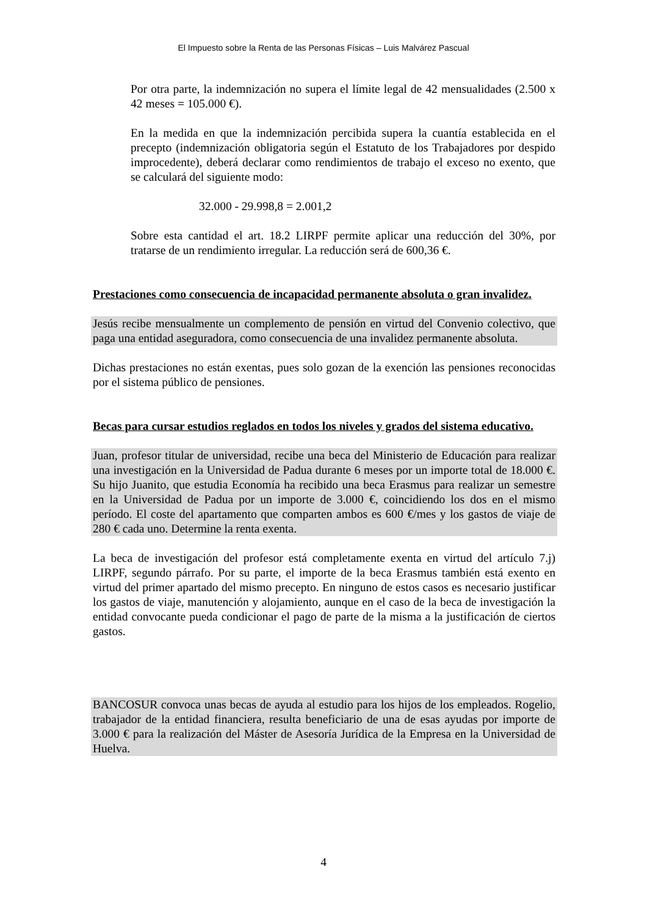El Impuesto sobre la Renta de las Personas Físicas – Luis Malvárez Pascual
Por otra parte, la indemnización no supera el límite legal de 42 mensualidades (2.500 x 42 meses = 105.000 €).
En la medida en que la indemnización percibida supera la cuantía establecida en el precepto (indemnización obligatoria según el Estatuto de los Trabajadores por despido improcedente), deberá declarar como rendimientos de trabajo el exceso no exento, que se calculará del siguiente modo:
32.000 - 29.998,8 = 2.001,2
Sobre esta cantidad el art. 18.2 LIRPF permite aplicar una reducción del 30%, por tratarse de un rendimiento irregular. La reducción será de 600,36 €.
Prestaciones como consecuencia de incapacidad permanente absoluta o gran invalidez.
Jesús recibe mensualmente un complemento de pensión en virtud del Convenio colectivo, que paga una entidad aseguradora, como consecuencia de una invalidez permanente absoluta.
Dichas prestaciones no están exentas, pues solo gozan de la exención las pensiones reconocidas por el sistema público de pensiones.
Becas para cursar estudios reglados en todos los niveles y grados del sistema educativo.
Juan, profesor titular de universidad, recibe una beca del Ministerio de Educación para realizar una investigación en la Universidad de Padua durante 6 meses por un importe total de 18.000 €. Su hijo Juanito, que estudia Economía ha recibido una beca Erasmus para realizar un semestre en la Universidad de Padua por un importe de 3.000 €, coincidiendo los dos en el mismo período. El coste del apartamento que comparten ambos es 600 €/mes y los gastos de viaje de 280 € cada uno. Determine la renta exenta.
La beca de investigación del profesor está completamente exenta en virtud del artículo 7.j) LIRPF, segundo párrafo. Por su parte, el importe de la beca Erasmus también está exento en virtud del primer apartado del mismo precepto. En ninguno de estos casos es necesario justificar los gastos de viaje, manutención y alojamiento, aunque en el caso de la beca de investigación la entidad convocante pueda condicionar el pago de parte de la misma a la justificación de ciertos gastos.
BANCOSUR convoca unas becas de ayuda al estudio para los hijos de los empleados. Rogelio, trabajador de la entidad financiera, resulta beneficiario de una de esas ayudas por importe de 3.000 € para la realización del Máster de Asesoría Jurídica de la Empresa en la Universidad de Huelva.
4